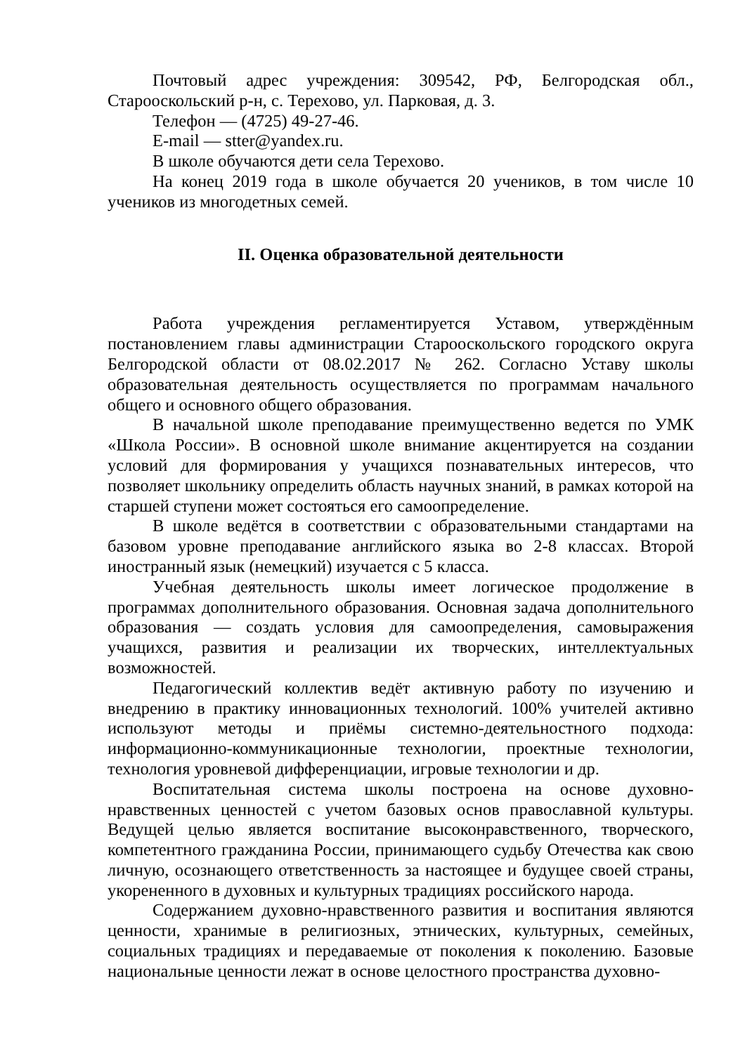Почтовый адрес учреждения: 309542, РФ, Белгородская обл., Старооскольский р-н, с. Терехово, ул. Парковая, д. 3.
Телефон — (4725) 49-27-46.
E-mail — stter@yandex.ru.
В школе обучаются дети села Терехово.
На конец 2019 года в школе обучается 20 учеников, в том числе 10 учеников из многодетных семей.
II. Оценка образовательной деятельности
Работа учреждения регламентируется Уставом, утверждённым постановлением главы администрации Старооскольского городского округа Белгородской области от 08.02.2017 № 262. Согласно Уставу школы образовательная деятельность осуществляется по программам начального общего и основного общего образования.
В начальной школе преподавание преимущественно ведется по УМК «Школа России». В основной школе внимание акцентируется на создании условий для формирования у учащихся познавательных интересов, что позволяет школьнику определить область научных знаний, в рамках которой на старшей ступени может состояться его самоопределение.
В школе ведётся в соответствии с образовательными стандартами на базовом уровне преподавание английского языка во 2-8 классах. Второй иностранный язык (немецкий) изучается с 5 класса.
Учебная деятельность школы имеет логическое продолжение в программах дополнительного образования. Основная задача дополнительного образования — создать условия для самоопределения, самовыражения учащихся, развития и реализации их творческих, интеллектуальных возможностей.
Педагогический коллектив ведёт активную работу по изучению и внедрению в практику инновационных технологий. 100% учителей активно используют методы и приёмы системно-деятельностного подхода: информационно-коммуникационные технологии, проектные технологии, технология уровневой дифференциации, игровые технологии и др.
Воспитательная система школы построена на основе духовно-нравственных ценностей с учетом базовых основ православной культуры. Ведущей целью является воспитание высоконравственного, творческого, компетентного гражданина России, принимающего судьбу Отечества как свою личную, осознающего ответственность за настоящее и будущее своей страны, укорененного в духовных и культурных традициях российского народа.
Содержанием духовно-нравственного развития и воспитания являются ценности, хранимые в религиозных, этнических, культурных, семейных, социальных традициях и передаваемые от поколения к поколению. Базовые национальные ценности лежат в основе целостного пространства духовно-